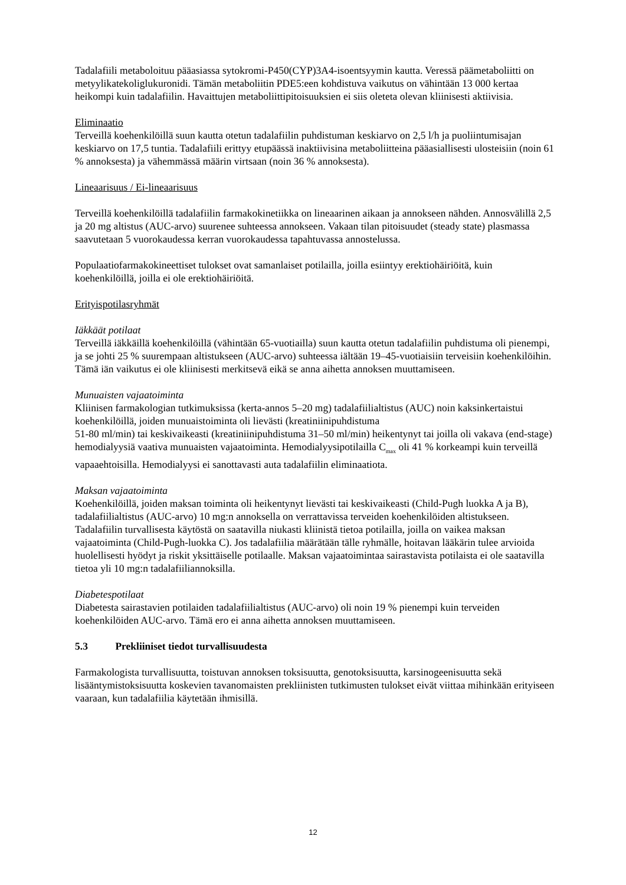Tadalafiili metaboloituu pääasiassa sytokromi-P450(CYP)3A4-isoentsyymin kautta. Veressä päämetaboliitti on metyylikatekoliglukuronidi. Tämän metaboliitin PDE5:een kohdistuva vaikutus on vähintään 13 000 kertaa heikompi kuin tadalafiilin. Havaittujen metaboliittipitoisuuksien ei siis oleteta olevan kliinisesti aktiivisia.
Eliminaatio
Terveillä koehenkilöillä suun kautta otetun tadalafiilin puhdistuman keskiarvo on 2,5 l/h ja puoliintumisajan keskiarvo on 17,5 tuntia. Tadalafiili erittyy etupäässä inaktiivisina metaboliitteina pääasiallisesti ulosteisiin (noin 61 % annoksesta) ja vähemmässä määrin virtsaan (noin 36 % annoksesta).
Lineaarisuus / Ei-lineaarisuus
Terveillä koehenkilöillä tadalafiilin farmakokinetiikka on lineaarinen aikaan ja annokseen nähden. Annosvälillä 2,5 ja 20 mg altistus (AUC-arvo) suurenee suhteessa annokseen. Vakaan tilan pitoisuudet (steady state) plasmassa saavutetaan 5 vuorokaudessa kerran vuorokaudessa tapahtuvassa annostelussa.
Populaatiofarmakokineettiset tulokset ovat samanlaiset potilailla, joilla esiintyy erektiohäiriöitä, kuin koehenkilöillä, joilla ei ole erektiohäiriöitä.
Erityispotilasryhmät
Iäkkäät potilaat
Terveillä iäkkäillä koehenkilöillä (vähintään 65-vuotiailla) suun kautta otetun tadalafiilin puhdistuma oli pienempi, ja se johti 25 % suurempaan altistukseen (AUC-arvo) suhteessa iältään 19–45-vuotiaisiin terveisiin koehenkilöihin. Tämä iän vaikutus ei ole kliinisesti merkitsevä eikä se anna aihetta annoksen muuttamiseen.
Munuaisten vajaatoiminta
Kliinisen farmakologian tutkimuksissa (kerta-annos 5–20 mg) tadalafiilialtistus (AUC) noin kaksinkertaistui koehenkilöillä, joiden munuaistoiminta oli lievästi (kreatiniinipuhdistuma
51-80 ml/min) tai keskivaikeasti (kreatiniinipuhdistuma 31–50 ml/min) heikentynyt tai joilla oli vakava (end-stage) hemodialyysiä vaativa munuaisten vajaatoiminta. Hemodialyysipotilailla C<sub>max</sub> oli 41 % korkeampi kuin terveillä vapaaehtoisilla. Hemodialyysi ei sanottavasti auta tadalafiilin eliminaatiota.
Maksan vajaatoiminta
Koehenkilöillä, joiden maksan toiminta oli heikentynyt lievästi tai keskivaikeasti (Child-Pugh luokka A ja B), tadalafiilialtistus (AUC-arvo) 10 mg:n annoksella on verrattavissa terveiden koehenkilöiden altistukseen. Tadalafiilin turvallisesta käytöstä on saatavilla niukasti kliinistä tietoa potilailla, joilla on vaikea maksan vajaatoiminta (Child-Pugh-luokka C). Jos tadalafiilia määrätään tälle ryhmälle, hoitavan lääkärin tulee arvioida huolellisesti hyödyt ja riskit yksittäiselle potilaalle. Maksan vajaatoimintaa sairastavista potilaista ei ole saatavilla tietoa yli 10 mg:n tadalafiiliannoksilla.
Diabetespotilaat
Diabetesta sairastavien potilaiden tadalafiilialtistus (AUC-arvo) oli noin 19 % pienempi kuin terveiden koehenkilöiden AUC-arvo. Tämä ero ei anna aihetta annoksen muuttamiseen.
5.3 Prekliiniset tiedot turvallisuudesta
Farmakologista turvallisuutta, toistuvan annoksen toksisuutta, genotoksisuutta, karsinogeenisuutta sekä lisääntymistoksisuutta koskevien tavanomaisten prekliinisten tutkimusten tulokset eivät viittaa mihinkään erityiseen vaaraan, kun tadalafiilia käytetään ihmisillä.
12